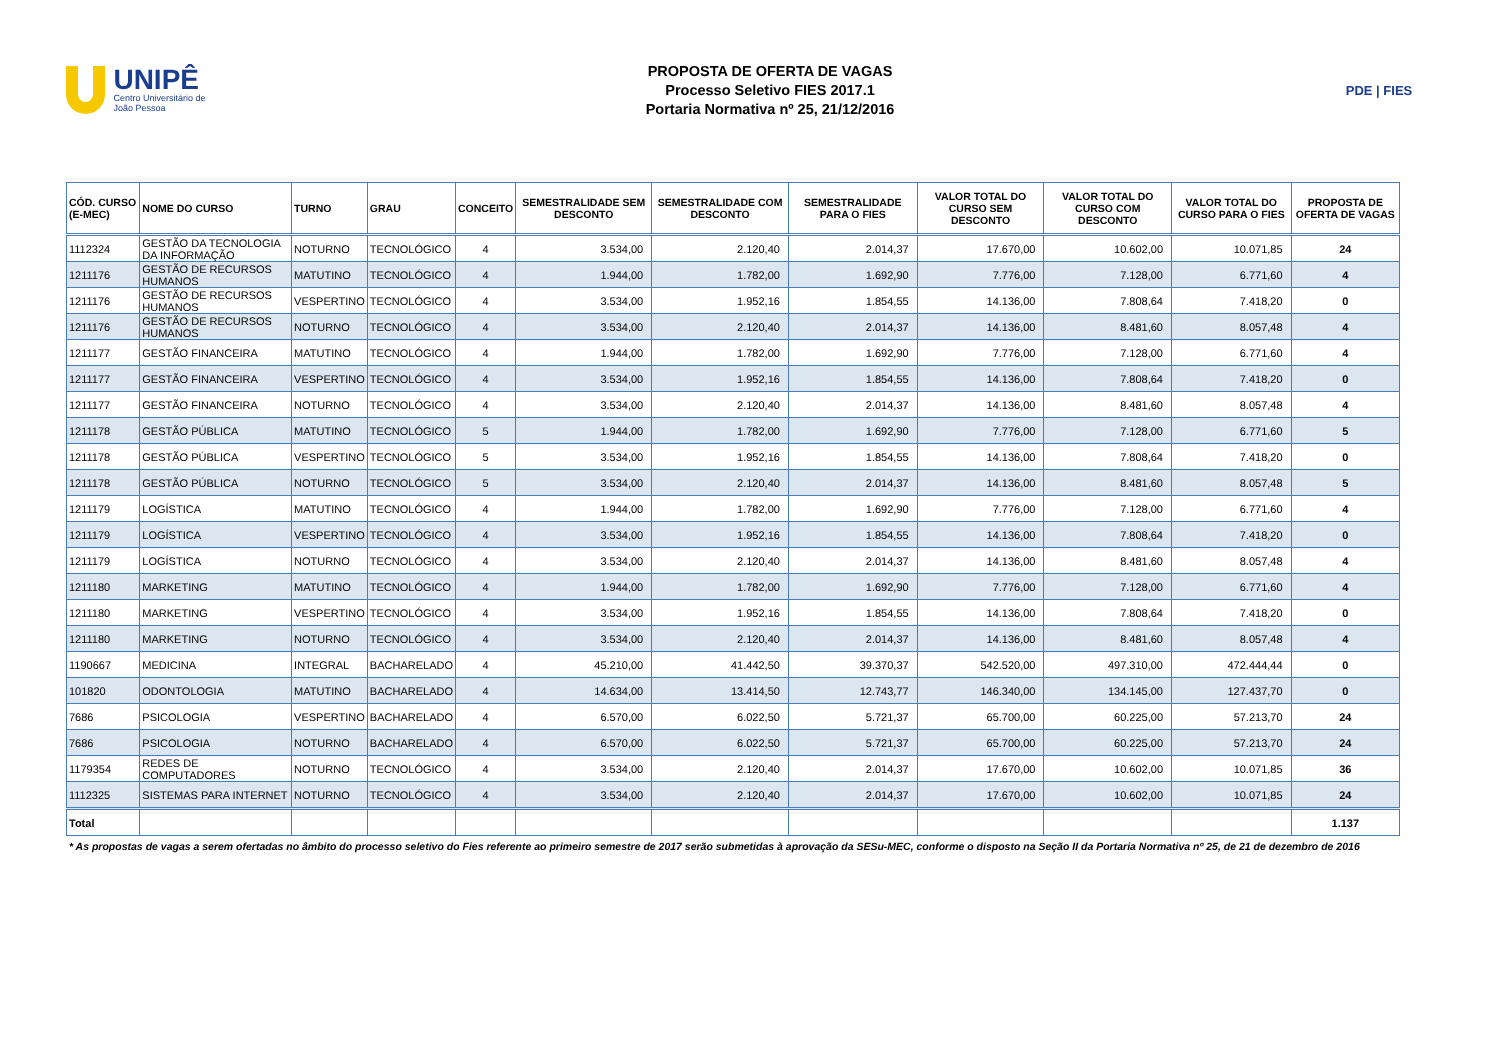UNIPÊ
Centro Universitário de João Pessoa
PROPOSTA DE OFERTA DE VAGAS
Processo Seletivo FIES 2017.1
Portaria Normativa nº 25, 21/12/2016
PDE | FIES
| CÓD. CURSO (E-MEC) | NOME DO CURSO | TURNO | GRAU | CONCEITO | SEMESTRALIDADE SEM DESCONTO | SEMESTRALIDADE COM DESCONTO | SEMESTRALIDADE PARA O FIES | VALOR TOTAL DO CURSO SEM DESCONTO | VALOR TOTAL DO CURSO COM DESCONTO | VALOR TOTAL DO CURSO PARA O FIES | PROPOSTA DE OFERTA DE VAGAS |
| --- | --- | --- | --- | --- | --- | --- | --- | --- | --- | --- | --- |
| 1112324 | GESTÃO DA TECNOLOGIA DA INFORMAÇÃO | NOTURNO | TECNOLÓGICO | 4 | 3.534,00 | 2.120,40 | 2.014,37 | 17.670,00 | 10.602,00 | 10.071,85 | 24 |
| 1211176 | GESTÃO DE RECURSOS HUMANOS | MATUTINO | TECNOLÓGICO | 4 | 1.944,00 | 1.782,00 | 1.692,90 | 7.776,00 | 7.128,00 | 6.771,60 | 4 |
| 1211176 | GESTÃO DE RECURSOS HUMANOS | VESPERTINO | TECNOLÓGICO | 4 | 3.534,00 | 1.952,16 | 1.854,55 | 14.136,00 | 7.808,64 | 7.418,20 | 0 |
| 1211176 | GESTÃO DE RECURSOS HUMANOS | NOTURNO | TECNOLÓGICO | 4 | 3.534,00 | 2.120,40 | 2.014,37 | 14.136,00 | 8.481,60 | 8.057,48 | 4 |
| 1211177 | GESTÃO FINANCEIRA | MATUTINO | TECNOLÓGICO | 4 | 1.944,00 | 1.782,00 | 1.692,90 | 7.776,00 | 7.128,00 | 6.771,60 | 4 |
| 1211177 | GESTÃO FINANCEIRA | VESPERTINO | TECNOLÓGICO | 4 | 3.534,00 | 1.952,16 | 1.854,55 | 14.136,00 | 7.808,64 | 7.418,20 | 0 |
| 1211177 | GESTÃO FINANCEIRA | NOTURNO | TECNOLÓGICO | 4 | 3.534,00 | 2.120,40 | 2.014,37 | 14.136,00 | 8.481,60 | 8.057,48 | 4 |
| 1211178 | GESTÃO PÚBLICA | MATUTINO | TECNOLÓGICO | 5 | 1.944,00 | 1.782,00 | 1.692,90 | 7.776,00 | 7.128,00 | 6.771,60 | 5 |
| 1211178 | GESTÃO PÚBLICA | VESPERTINO | TECNOLÓGICO | 5 | 3.534,00 | 1.952,16 | 1.854,55 | 14.136,00 | 7.808,64 | 7.418,20 | 0 |
| 1211178 | GESTÃO PÚBLICA | NOTURNO | TECNOLÓGICO | 5 | 3.534,00 | 2.120,40 | 2.014,37 | 14.136,00 | 8.481,60 | 8.057,48 | 5 |
| 1211179 | LOGÍSTICA | MATUTINO | TECNOLÓGICO | 4 | 1.944,00 | 1.782,00 | 1.692,90 | 7.776,00 | 7.128,00 | 6.771,60 | 4 |
| 1211179 | LOGÍSTICA | VESPERTINO | TECNOLÓGICO | 4 | 3.534,00 | 1.952,16 | 1.854,55 | 14.136,00 | 7.808,64 | 7.418,20 | 0 |
| 1211179 | LOGÍSTICA | NOTURNO | TECNOLÓGICO | 4 | 3.534,00 | 2.120,40 | 2.014,37 | 14.136,00 | 8.481,60 | 8.057,48 | 4 |
| 1211180 | MARKETING | MATUTINO | TECNOLÓGICO | 4 | 1.944,00 | 1.782,00 | 1.692,90 | 7.776,00 | 7.128,00 | 6.771,60 | 4 |
| 1211180 | MARKETING | VESPERTINO | TECNOLÓGICO | 4 | 3.534,00 | 1.952,16 | 1.854,55 | 14.136,00 | 7.808,64 | 7.418,20 | 0 |
| 1211180 | MARKETING | NOTURNO | TECNOLÓGICO | 4 | 3.534,00 | 2.120,40 | 2.014,37 | 14.136,00 | 8.481,60 | 8.057,48 | 4 |
| 1190667 | MEDICINA | INTEGRAL | BACHARELADO | 4 | 45.210,00 | 41.442,50 | 39.370,37 | 542.520,00 | 497.310,00 | 472.444,44 | 0 |
| 101820 | ODONTOLOGIA | MATUTINO | BACHARELADO | 4 | 14.634,00 | 13.414,50 | 12.743,77 | 146.340,00 | 134.145,00 | 127.437,70 | 0 |
| 7686 | PSICOLOGIA | VESPERTINO | BACHARELADO | 4 | 6.570,00 | 6.022,50 | 5.721,37 | 65.700,00 | 60.225,00 | 57.213,70 | 24 |
| 7686 | PSICOLOGIA | NOTURNO | BACHARELADO | 4 | 6.570,00 | 6.022,50 | 5.721,37 | 65.700,00 | 60.225,00 | 57.213,70 | 24 |
| 1179354 | REDES DE COMPUTADORES | NOTURNO | TECNOLÓGICO | 4 | 3.534,00 | 2.120,40 | 2.014,37 | 17.670,00 | 10.602,00 | 10.071,85 | 36 |
| 1112325 | SISTEMAS PARA INTERNET | NOTURNO | TECNOLÓGICO | 4 | 3.534,00 | 2.120,40 | 2.014,37 | 17.670,00 | 10.602,00 | 10.071,85 | 24 |
| Total | | | | | | | | | | | 1.137 |
* As propostas de vagas a serem ofertadas no âmbito do processo seletivo do Fies referente ao primeiro semestre de 2017 serão submetidas à aprovação da SESu-MEC, conforme o disposto na Seção II da Portaria Normativa nº 25, de 21 de dezembro de 2016